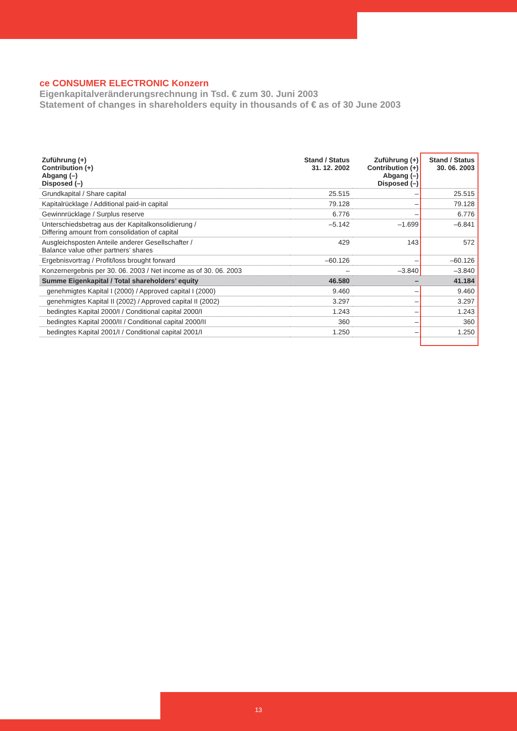ce CONSUMER ELECTRONIC Konzern
Eigenkapitalveränderungsrechnung in Tsd. € zum 30. Juni 2003
Statement of changes in shareholders equity in thousands of € as of 30 June 2003
| Zuführung (+) Contribution (+) Abgang (–) Disposed (–) | Stand / Status 31. 12. 2002 | Zuführung (+) Contribution (+) Abgang (–) Disposed (–) | Stand / Status 30. 06. 2003 |
| --- | --- | --- | --- |
| Grundkapital / Share capital | 25.515 | – | 25.515 |
| Kapitalrücklage / Additional paid-in capital | 79.128 | – | 79.128 |
| Gewinnrücklage / Surplus reserve | 6.776 | – | 6.776 |
| Unterschiedsbetrag aus der Kapitalkonsolidierung / Differing amount from consolidation of capital | –5.142 | –1.699 | –6.841 |
| Ausgleichsposten Anteile anderer Gesellschafter / Balance value other partners’ shares | 429 | 143 | 572 |
| Ergebnisvortrag / Profit/loss brought forward | –60.126 | – | –60.126 |
| Konzernergebnis per 30. 06. 2003 / Net income as of 30. 06. 2003 | – | –3.840 | –3.840 |
| Summe Eigenkapital / Total shareholders’ equity | 46.580 | – | 41.184 |
| genehmigtes Kapital I (2000) / Approved capital I (2000) | 9.460 | – | 9.460 |
| genehmigtes Kapital II (2002) / Approved capital II (2002) | 3.297 | – | 3.297 |
| bedingtes Kapital 2000/I / Conditional capital 2000/I | 1.243 | – | 1.243 |
| bedingtes Kapital 2000/II / Conditional capital 2000/II | 360 | – | 360 |
| bedingtes Kapital 2001/I / Conditional capital 2001/I | 1.250 | – | 1.250 |
13